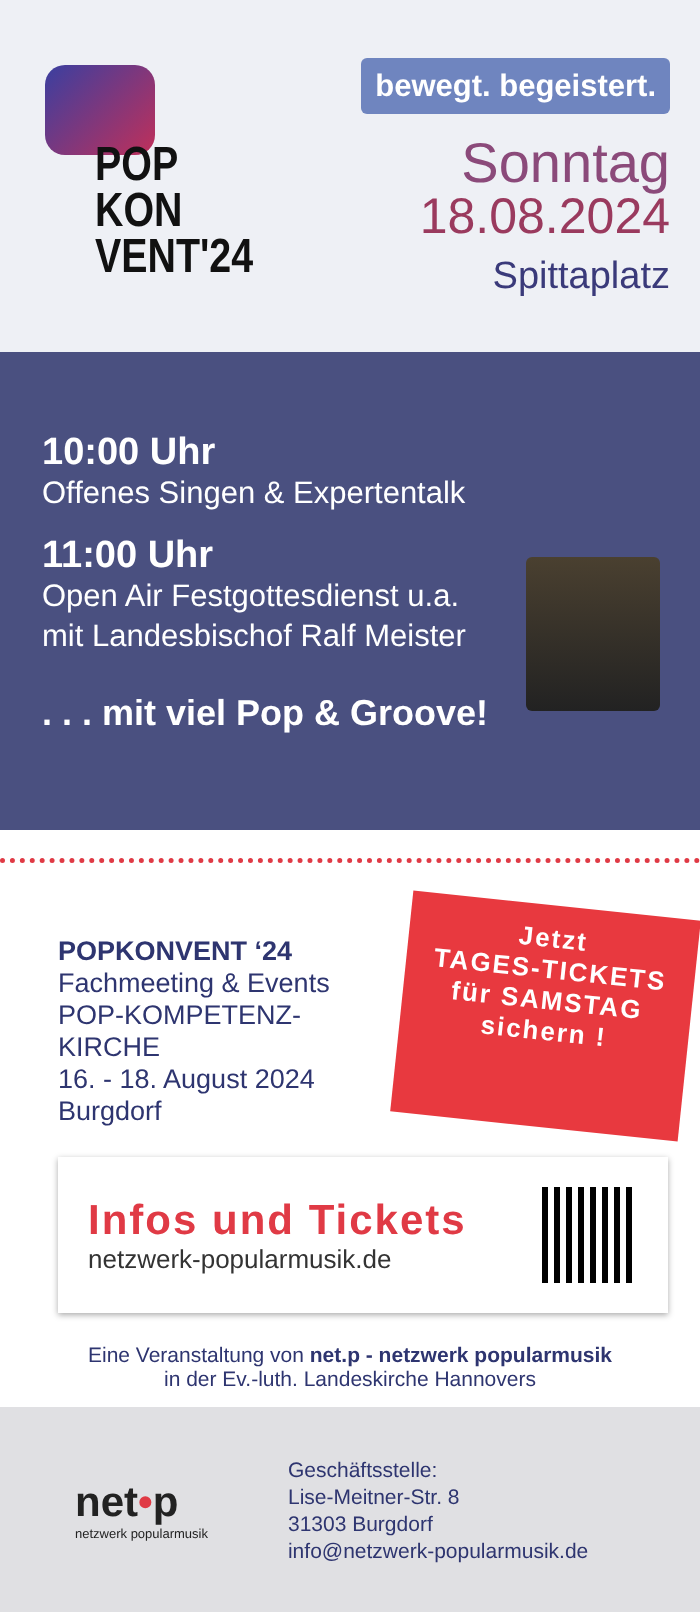POP
KON
VENT'24
bewegt. begeistert.
Sonntag
18.08.2024
Spittaplatz
10:00 Uhr
Offenes Singen & Expertentalk
11:00 Uhr
Open Air Festgottesdienst u.a.
mit Landesbischof Ralf Meister
. . . mit viel Pop & Groove!
POPKONVENT ‘24
Fachmeeting & Events
POP-KOMPETENZ-KIRCHE
16. - 18. August 2024
Burgdorf
Jetzt
TAGES-TICKETS
für SAMSTAG
sichern !
Infos und Tickets
netzwerk-popularmusik.de
Eine Veranstaltung von net.p - netzwerk popularmusik
in der Ev.-luth. Landeskirche Hannovers
net•p
netzwerk popularmusik
Geschäftsstelle:
Lise-Meitner-Str. 8
31303 Burgdorf
info@netzwerk-popularmusik.de